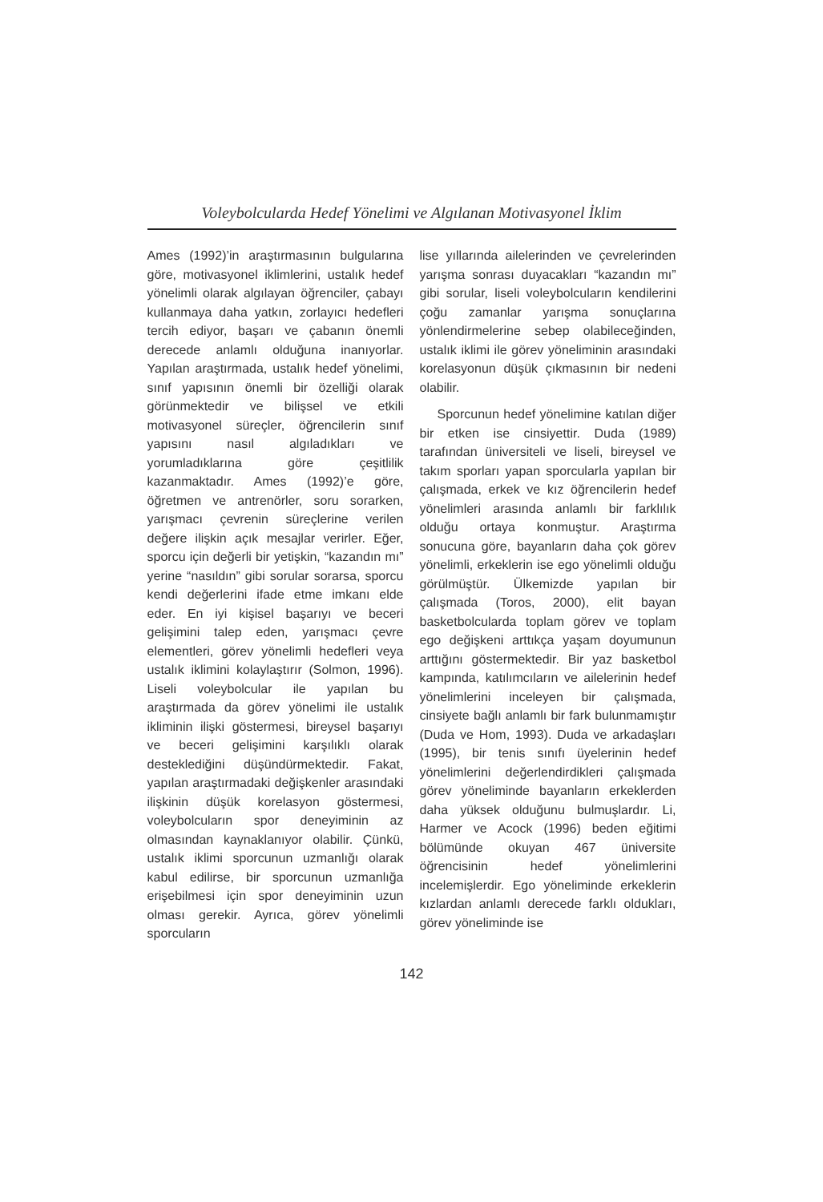Voleybolcularda Hedef Yönelimi ve Algılanan Motivasyonel İklim
Ames (1992)’in araştırmasının bulgularına göre, motivasyonel iklimlerini, ustalık hedef yönelimli olarak algılayan öğrenciler, çabayı kullanmaya daha yatkın, zorlayıcı hedefleri tercih ediyor, başarı ve çabanın önemli derecede anlamlı olduğuna inanıyorlar. Yapılan araştırmada, ustalık hedef yönelimi, sınıf yapısının önemli bir özelliği olarak görünmektedir ve bilişsel ve etkili motivasyonel süreçler, öğrencilerin sınıf yapısını nasıl algıladıkları ve yorumladıklarına göre çeşitlilik kazanmaktadır. Ames (1992)’e göre, öğretmen ve antrenörler, soru sorarken, yarışmacı çevrenin süreçlerine verilen değere ilişkin açık mesajlar verirler. Eğer, sporcu için değerli bir yetişkin, “kazandın mı” yerine “nasıldın” gibi sorular sorarsa, sporcu kendi değerlerini ifade etme imkanı elde eder. En iyi kişisel başarıyı ve beceri gelişimini talep eden, yarışmacı çevre elementleri, görev yönelimli hedefleri veya ustalık iklimini kolaylaştırır (Solmon, 1996). Liseli voleybolcular ile yapılan bu araştırmada da görev yönelimi ile ustalık ikliminin ilişki göstermesi, bireysel başarıyı ve beceri gelişimini karşılıklı olarak desteklediğini düşündürmektedir. Fakat, yapılan araştırmadaki değişkenler arasındaki ilişkinin düşük korelasyon göstermesi, voleybolcuların spor deneyiminin az olmasından kaynaklanıyor olabilir. Çünkü, ustalık iklimi sporcunun uzmanlığı olarak kabul edilirse, bir sporcunun uzmanlığa erişebilmesi için spor deneyiminin uzun olması gerekir. Ayrıca, görev yönelimli sporcuların
lise yıllarında ailelerinden ve çevrelerinden yarışma sonrası duyacakları “kazandın mı” gibi sorular, liseli voleybolcuların kendilerini çoğu zamanlar yarışma sonuçlarına yönlendirmelerine sebep olabileceğinden, ustalık iklimi ile görev yöneliminin arasındaki korelasyonun düşük çıkmasının bir nedeni olabilir.
Sporcunun hedef yönelimine katılan diğer bir etken ise cinsiyettir. Duda (1989) tarafından üniversiteli ve liseli, bireysel ve takım sporları yapan sporcularla yapılan bir çalışmada, erkek ve kız öğrencilerin hedef yönelimleri arasında anlamlı bir farklılık olduğu ortaya konmuştur. Araştırma sonucuna göre, bayanların daha çok görev yönelimli, erkeklerin ise ego yönelimli olduğu görülmüştür. Ülkemizde yapılan bir çalışmada (Toros, 2000), elit bayan basketbolcularda toplam görev ve toplam ego değişkeni arttıkça yaşam doyumunun arttığını göstermektedir. Bir yaz basketbol kampında, katılımcıların ve ailelerinin hedef yönelimlerini inceleyen bir çalışmada, cinsiyete bağlı anlamlı bir fark bulunmamıştır (Duda ve Hom, 1993). Duda ve arkadaşları (1995), bir tenis sınıfı üyelerinin hedef yönelimlerini değerlendirdikleri çalışmada görev yöneliminde bayanların erkeklerden daha yüksek olduğunu bulmuşlardır. Li, Harmer ve Acock (1996) beden eğitimi bölümünde okuyan 467 üniversite öğrencisinin hedef yönelimlerini incelemişlerdir. Ego yöneliminde erkeklerin kızlardan anlamlı derecede farklı oldukları, görev yöneliminde ise
142